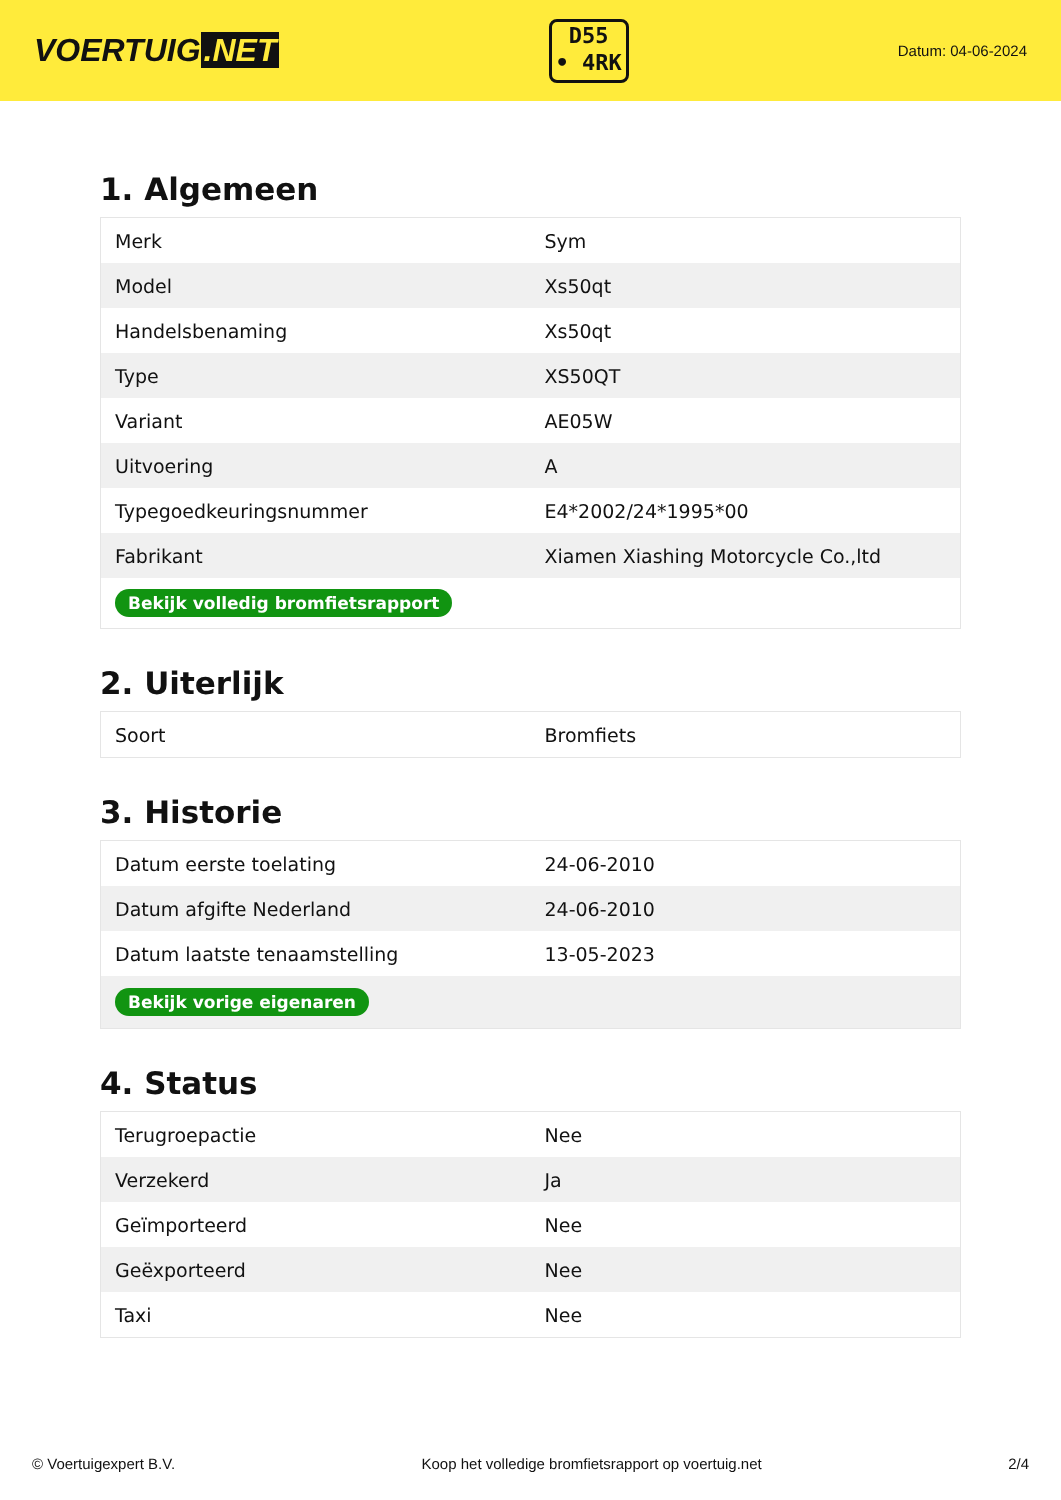VOERTUIG.NET
D55
• 4RK
Datum: 04-06-2024
1. Algemeen
| Merk | Sym |
| Model | Xs50qt |
| Handelsbenaming | Xs50qt |
| Type | XS50QT |
| Variant | AE05W |
| Uitvoering | A |
| Typegoedkeuringsnummer | E4*2002/24*1995*00 |
| Fabrikant | Xiamen Xiashing Motorcycle Co.,ltd |
| Bekijk volledig bromfietsrapport | |
2. Uiterlijk
| Soort | Bromfiets |
3. Historie
| Datum eerste toelating | 24-06-2010 |
| Datum afgifte Nederland | 24-06-2010 |
| Datum laatste tenaamstelling | 13-05-2023 |
| Bekijk vorige eigenaren | |
4. Status
| Terugroepactie | Nee |
| Verzekerd | Ja |
| Geïmporteerd | Nee |
| Geëxporteerd | Nee |
| Taxi | Nee |
© Voertuigexpert B.V. Koop het volledige bromfietsrapport op voertuig.net 2/4